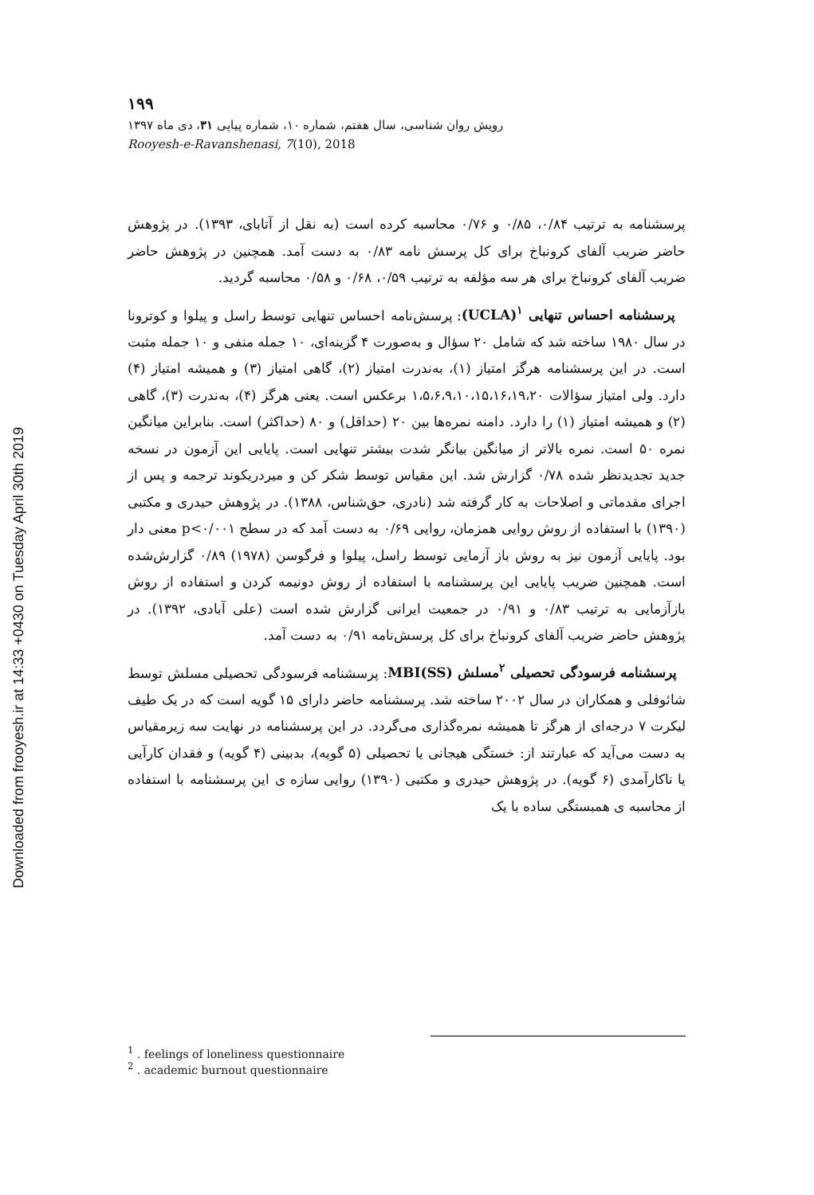Downloaded from frooyesh.ir at 14:33 +0430 on Tuesday April 30th 2019
۱۹۹
رویش روان شناسی، سال هفتم، شماره ۱۰، شماره پیاپی ۳۱، دی ماه ۱۳۹۷
Rooyesh-e-Ravanshenasi, 7(10), 2018
پرسشنامه به ترتیب ۰/۸۴، ۰/۸۵ و ۰/۷۶ محاسبه کرده است (به نقل از آتابای، ۱۳۹۳). در پژوهش حاضر ضریب آلفای کرونباخ برای کل پرسش نامه ۰/۸۳ به دست آمد. همچنین در پژوهش حاضر ضریب آلفای کرونباخ برای هر سه مؤلفه به ترتیب ۰/۵۹، ۰/۶۸ و ۰/۵۸ محاسبه گردید.
پرسشنامه احساس تنهایی <sup>۱</sup>(UCLA): پرسش‌نامه احساس تنهایی توسط راسل و پیلوا و کوترونا در سال ۱۹۸۰ ساخته شد که شامل ۲۰ سؤال و به‌صورت ۴ گزینه‌ای، ۱۰ جمله منفی و ۱۰ جمله مثبت است. در این پرسشنامه هرگز امتیاز (۱)، به‌ندرت امتیاز (۲)، گاهی امتیاز (۳) و همیشه امتیاز (۴) دارد. ولی امتیاز سؤالات ۱،۵،۶،۹،۱۰،۱۵،۱۶،۱۹،۲۰ برعکس است. یعنی هرگز (۴)، به‌ندرت (۳)، گاهی (۲) و همیشه امتیاز (۱) را دارد. دامنه نمره‌ها بین ۲۰ (حداقل) و ۸۰ (حداکثر) است. بنابراین میانگین نمره ۵۰ است. نمره بالاتر از میانگین بیانگر شدت بیشتر تنهایی است. پایایی این آزمون در نسخه جدید تجدیدنظر شده ۰/۷۸ گزارش شد. این مقیاس توسط شکر کن و میردریکوند ترجمه و پس از اجرای مقدماتی و اصلاحات به کار گرفته شد (نادری، حق‌شناس، ۱۳۸۸). در پژوهش حیدری و مکتبی (۱۳۹۰) با استفاده از روش روایی همزمان، روایی ۰/۶۹ به دست آمد که در سطح p<۰/۰۰۱ معنی دار بود. پایایی آزمون نیز به روش باز آزمایی توسط راسل، پیلوا و فرگوسن (۱۹۷۸) ۰/۸۹ گزارش‌شده است. همچنین ضریب پایایی این پرسشنامه با استفاده از روش دونیمه کردن و استفاده از روش بازآزمایی به ترتیب ۰/۸۳ و ۰/۹۱ در جمعیت ایرانی گزارش شده است (علی آبادی، ۱۳۹۲). در پژوهش حاضر ضریب آلفای کرونباخ برای کل پرسش‌نامه ۰/۹۱ به دست آمد.
پرسشنامه فرسودگی تحصیلی <sup>۲</sup>مسلش (MBI(SS: پرسشنامه فرسودگی تحصیلی مسلش توسط شائوفلی و همکاران در سال ۲۰۰۲ ساخته شد. پرسشنامه حاضر دارای ۱۵ گویه است که در یک طیف لیکرت ۷ درجه‌ای از هرگز تا همیشه نمره‌گذاری می‌گردد. در این پرسشنامه در نهایت سه زیرمقیاس به دست می‌آید که عبارتند از: خستگی هیجانی یا تحصیلی (۵ گویه)، بدبینی (۴ گویه) و فقدان کارآیی یا ناکارآمدی (۶ گویه). در پژوهش حیدری و مکتبی (۱۳۹۰) روایی سازه ی این پرسشنامه با استفاده از محاسبه ی همبستگی ساده با یک
<sup>1</sup> . feelings of loneliness questionnaire
<sup>2</sup> . academic burnout questionnaire